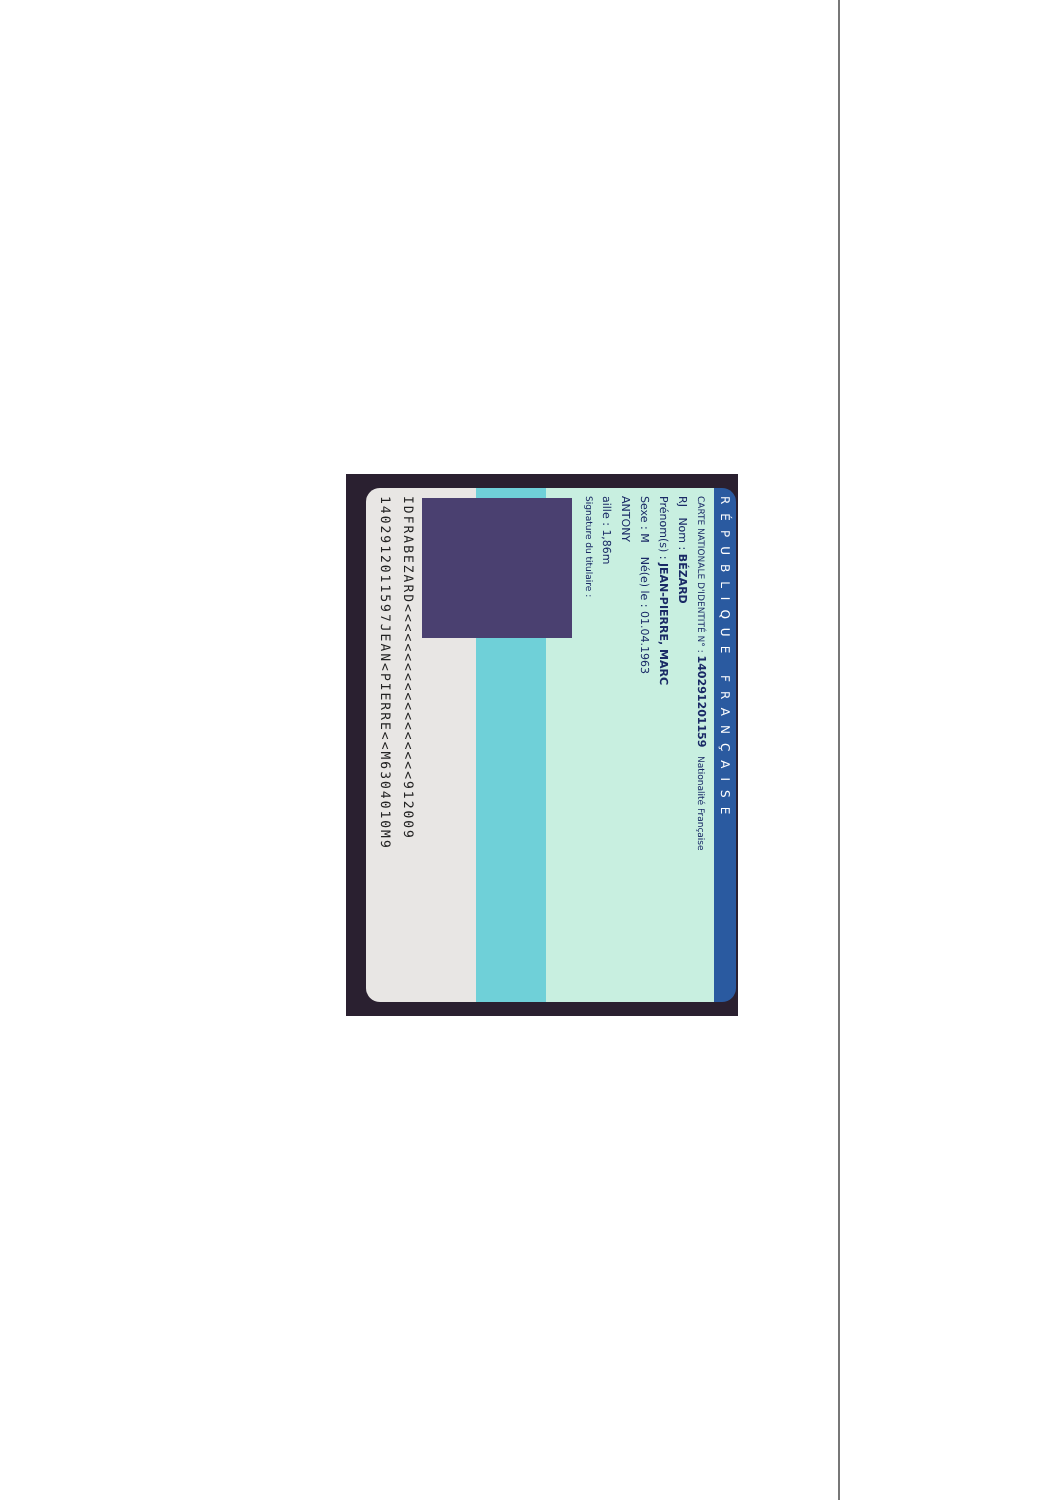RÉPUBLIQUE FRANÇAISE
CARTE NATIONALE D'IDENTITÉ N° : 140291201159 Nationalité Française
RJ Nom : BÉZARD
Prénom(s) : JEAN-PIERRE, MARC
Sexe : M Né(e) le : 01.04.1963
ANTONY
aille : 1,86m
Signature du titulaire :
IDFRABEZARD<<<<<<<<<<<<<<<<<<912009
1402912011597JEAN<PIERRE<<M6304010M9